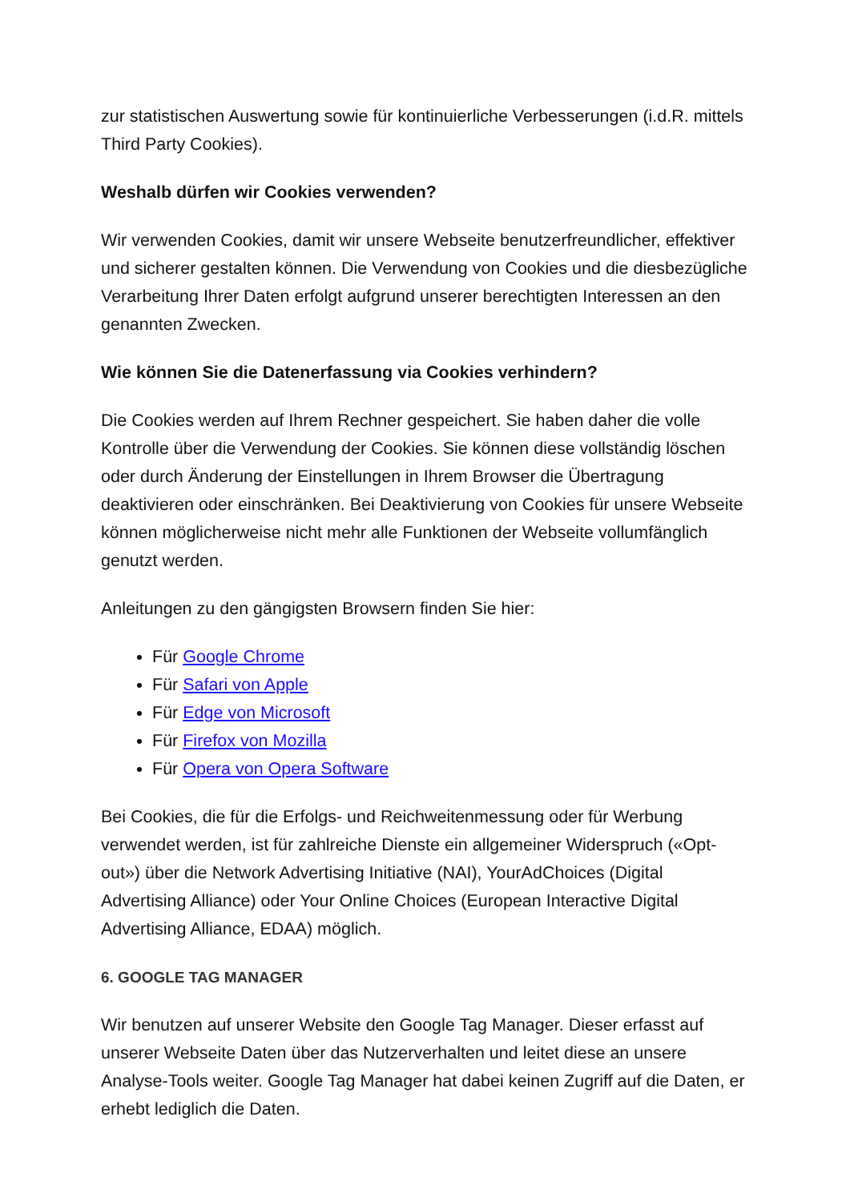zur statistischen Auswertung sowie für kontinuierliche Verbesserungen (i.d.R. mittels Third Party Cookies).
Weshalb dürfen wir Cookies verwenden?
Wir verwenden Cookies, damit wir unsere Webseite benutzerfreundlicher, effektiver und sicherer gestalten können. Die Verwendung von Cookies und die diesbezügliche Verarbeitung Ihrer Daten erfolgt aufgrund unserer berechtigten Interessen an den genannten Zwecken.
Wie können Sie die Datenerfassung via Cookies verhindern?
Die Cookies werden auf Ihrem Rechner gespeichert. Sie haben daher die volle Kontrolle über die Verwendung der Cookies. Sie können diese vollständig löschen oder durch Änderung der Einstellungen in Ihrem Browser die Übertragung deaktivieren oder einschränken. Bei Deaktivierung von Cookies für unsere Webseite können möglicherweise nicht mehr alle Funktionen der Webseite vollumfänglich genutzt werden.
Anleitungen zu den gängigsten Browsern finden Sie hier:
Für Google Chrome
Für Safari von Apple
Für Edge von Microsoft
Für Firefox von Mozilla
Für Opera von Opera Software
Bei Cookies, die für die Erfolgs- und Reichweitenmessung oder für Werbung verwendet werden, ist für zahlreiche Dienste ein allgemeiner Widerspruch («Opt-out») über die Network Advertising Initiative (NAI), YourAdChoices (Digital Advertising Alliance) oder Your Online Choices (European Interactive Digital Advertising Alliance, EDAA) möglich.
6. GOOGLE TAG MANAGER
Wir benutzen auf unserer Website den Google Tag Manager. Dieser erfasst auf unserer Webseite Daten über das Nutzerverhalten und leitet diese an unsere Analyse-Tools weiter. Google Tag Manager hat dabei keinen Zugriff auf die Daten, er erhebt lediglich die Daten.